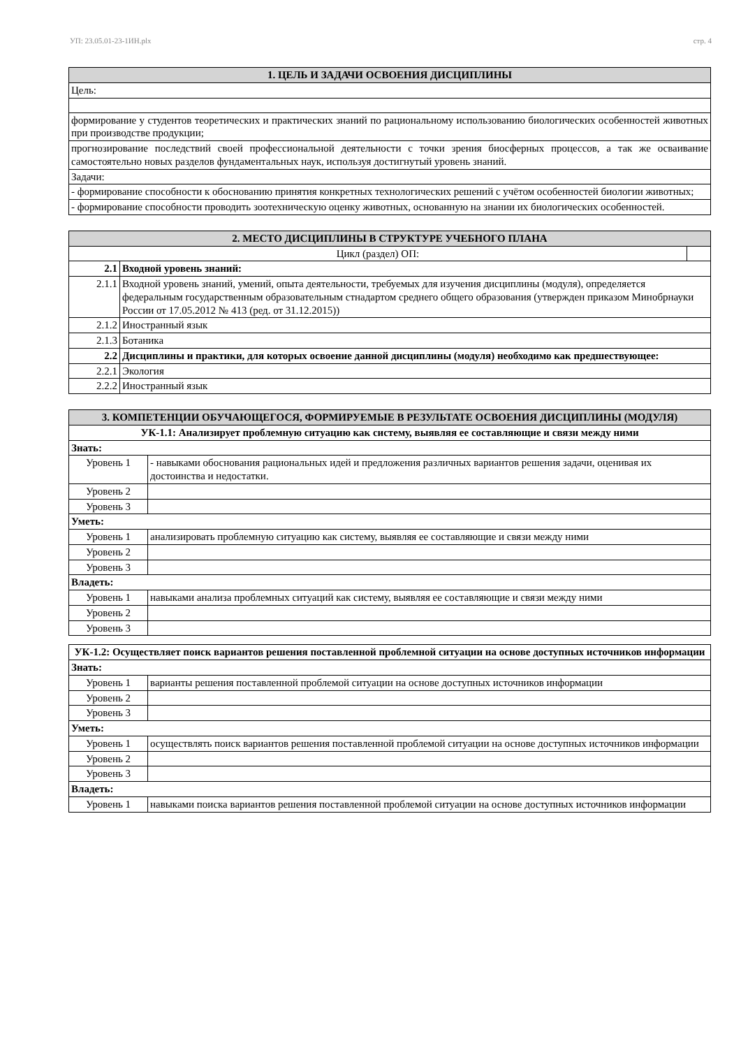УП: 23.05.01-23-1ИН.plx стр. 4
| 1. ЦЕЛЬ И ЗАДАЧИ ОСВОЕНИЯ ДИСЦИПЛИНЫ |
| --- |
| Цель: |
| формирование у студентов теоретических и практических знаний по рациональному использованию биологических особенностей животных при производстве продукции; |
| прогнозирование последствий своей профессиональной деятельности с точки зрения биосферных процессов, а так же осваивание самостоятельно новых разделов фундаментальных наук, используя достигнутый уровень знаний. |
| Задачи: |
| - формирование способности к обоснованию принятия конкретных технологических решений с учётом особенностей биологии животных; |
| - формирование способности проводить зоотехническую оценку животных, основанную на знании их биологических особенностей. |
| 2. МЕСТО ДИСЦИПЛИНЫ В СТРУКТУРЕ УЧЕБНОГО ПЛАНА | | |
| --- | --- | --- |
| Цикл (раздел) ОП: | | |
| 2.1 | Входной уровень знаний: | |
| 2.1.1 | Входной уровень знаний, умений, опыта деятельности, требуемых для изучения дисциплины (модуля), определяется федеральным государственным образовательным стнадартом среднего общего образования (утвержден приказом Минобрнауки России от 17.05.2012 № 413 (ред. от 31.12.2015)) | |
| 2.1.2 | Иностранный язык | |
| 2.1.3 | Ботаника | |
| 2.2 | Дисциплины и практики, для которых освоение данной дисциплины (модуля) необходимо как предшествующее: | |
| 2.2.1 | Экология | |
| 2.2.2 | Иностранный язык | |
| 3. КОМПЕТЕНЦИИ ОБУЧАЮЩЕГОСЯ, ФОРМИРУЕМЫЕ В РЕЗУЛЬТАТЕ ОСВОЕНИЯ ДИСЦИПЛИНЫ (МОДУЛЯ) | |
| --- | --- |
| УК-1.1: Анализирует проблемную ситуацию как систему, выявляя ее составляющие и связи между ними | |
| Знать: | |
| Уровень 1 | - навыками обоснования рациональных идей и предложения различных вариантов решения задачи, оценивая их достоинства и недостатки. |
| Уровень 2 | |
| Уровень 3 | |
| Уметь: | |
| Уровень 1 | анализировать проблемную ситуацию как систему, выявляя ее составляющие и связи между ними |
| Уровень 2 | |
| Уровень 3 | |
| Владеть: | |
| Уровень 1 | навыками анализа проблемных ситуаций как систему, выявляя ее составляющие и связи между ними |
| Уровень 2 | |
| Уровень 3 | |
| УК-1.2: Осуществляет поиск вариантов решения поставленной проблемной ситуации на основе доступных источников информации | |
| Знать: | |
| Уровень 1 | варианты решения поставленной проблемой ситуации на основе доступных источников информации |
| Уровень 2 | |
| Уровень 3 | |
| Уметь: | |
| Уровень 1 | осуществлять поиск вариантов решения поставленной проблемой ситуации на основе доступных источников информации |
| Уровень 2 | |
| Уровень 3 | |
| Владеть: | |
| Уровень 1 | навыками поиска вариантов решения поставленной проблемой ситуации на основе доступных источников информации |